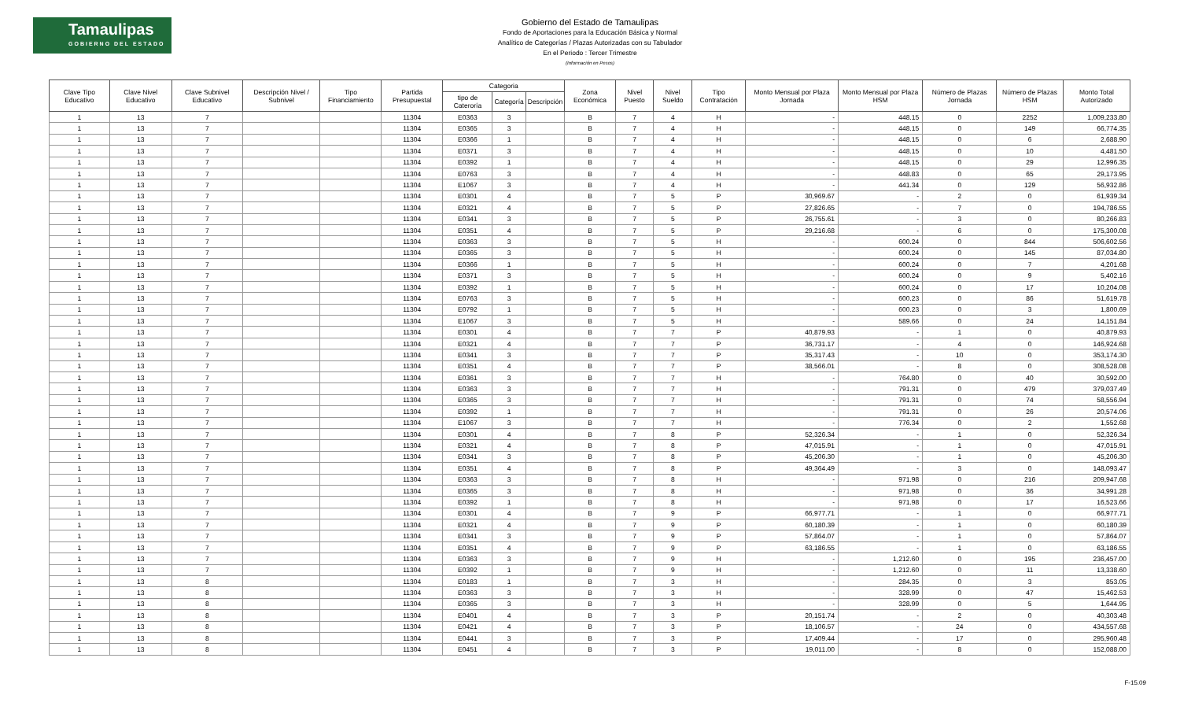Tamaulipas
GOBIERNO DEL ESTADO
Gobierno del Estado de Tamaulipas
Fondo de Aportaciones para la Educación Básica y Normal
Analítico de Categorías / Plazas Autorizadas con su Tabulador
En el Periodo : Tercer Trimestre
(Información en Pesos)
| Clave Tipo Educativo | Clave Nivel Educativo | Clave Subnivel Educativo | Descripción Nivel / Subnivel | Tipo Financiamiento | Partida Presupuestal | Categoria | | | Zona Económica | Nivel Puesto | Nivel Sueldo | Tipo Contratación | Monto Mensual por Plaza Jornada | Monto Mensual por Plaza HSM | Número de Plazas Jornada | Número de Plazas HSM | Monto Total Autorizado |
| --- | --- | --- | --- | --- | --- | --- | --- | --- | --- | --- | --- | --- | --- | --- | --- | --- | --- |
| | | | | | | tipo de Caterоría | Categoría | Descripción | | | | | | | | | |
| 1 | 13 | 7 | | | 11304 | E0363 | 3 | | B | 7 | 4 | H | - | 448.15 | 0 | 2252 | 1,009,233.80 |
| 1 | 13 | 7 | | | 11304 | E0365 | 3 | | B | 7 | 4 | H | - | 448.15 | 0 | 149 | 66,774.35 |
| 1 | 13 | 7 | | | 11304 | E0366 | 1 | | B | 7 | 4 | H | - | 448.15 | 0 | 6 | 2,688.90 |
| 1 | 13 | 7 | | | 11304 | E0371 | 3 | | B | 7 | 4 | H | - | 448.15 | 0 | 10 | 4,481.50 |
| 1 | 13 | 7 | | | 11304 | E0392 | 1 | | B | 7 | 4 | H | - | 448.15 | 0 | 29 | 12,996.35 |
| 1 | 13 | 7 | | | 11304 | E0763 | 3 | | B | 7 | 4 | H | - | 448.83 | 0 | 65 | 29,173.95 |
| 1 | 13 | 7 | | | 11304 | E1067 | 3 | | B | 7 | 4 | H | - | 441.34 | 0 | 129 | 56,932.86 |
| 1 | 13 | 7 | | | 11304 | E0301 | 4 | | B | 7 | 5 | P | 30,969.67 | - | 2 | 0 | 61,939.34 |
| 1 | 13 | 7 | | | 11304 | E0321 | 4 | | B | 7 | 5 | P | 27,826.65 | - | 7 | 0 | 194,786.55 |
| 1 | 13 | 7 | | | 11304 | E0341 | 3 | | B | 7 | 5 | P | 26,755.61 | - | 3 | 0 | 80,266.83 |
| 1 | 13 | 7 | | | 11304 | E0351 | 4 | | B | 7 | 5 | P | 29,216.68 | - | 6 | 0 | 175,300.08 |
| 1 | 13 | 7 | | | 11304 | E0363 | 3 | | B | 7 | 5 | H | - | 600.24 | 0 | 844 | 506,602.56 |
| 1 | 13 | 7 | | | 11304 | E0365 | 3 | | B | 7 | 5 | H | - | 600.24 | 0 | 145 | 87,034.80 |
| 1 | 13 | 7 | | | 11304 | E0366 | 1 | | B | 7 | 5 | H | - | 600.24 | 0 | 7 | 4,201.68 |
| 1 | 13 | 7 | | | 11304 | E0371 | 3 | | B | 7 | 5 | H | - | 600.24 | 0 | 9 | 5,402.16 |
| 1 | 13 | 7 | | | 11304 | E0392 | 1 | | B | 7 | 5 | H | - | 600.24 | 0 | 17 | 10,204.08 |
| 1 | 13 | 7 | | | 11304 | E0763 | 3 | | B | 7 | 5 | H | - | 600.23 | 0 | 86 | 51,619.78 |
| 1 | 13 | 7 | | | 11304 | E0792 | 1 | | B | 7 | 5 | H | - | 600.23 | 0 | 3 | 1,800.69 |
| 1 | 13 | 7 | | | 11304 | E1067 | 3 | | B | 7 | 5 | H | - | 589.66 | 0 | 24 | 14,151.84 |
| 1 | 13 | 7 | | | 11304 | E0301 | 4 | | B | 7 | 7 | P | 40,879.93 | - | 1 | 0 | 40,879.93 |
| 1 | 13 | 7 | | | 11304 | E0321 | 4 | | B | 7 | 7 | P | 36,731.17 | - | 4 | 0 | 146,924.68 |
| 1 | 13 | 7 | | | 11304 | E0341 | 3 | | B | 7 | 7 | P | 35,317.43 | - | 10 | 0 | 353,174.30 |
| 1 | 13 | 7 | | | 11304 | E0351 | 4 | | B | 7 | 7 | P | 38,566.01 | - | 8 | 0 | 308,528.08 |
| 1 | 13 | 7 | | | 11304 | E0361 | 3 | | B | 7 | 7 | H | - | 764.80 | 0 | 40 | 30,592.00 |
| 1 | 13 | 7 | | | 11304 | E0363 | 3 | | B | 7 | 7 | H | - | 791.31 | 0 | 479 | 379,037.49 |
| 1 | 13 | 7 | | | 11304 | E0365 | 3 | | B | 7 | 7 | H | - | 791.31 | 0 | 74 | 58,556.94 |
| 1 | 13 | 7 | | | 11304 | E0392 | 1 | | B | 7 | 7 | H | - | 791.31 | 0 | 26 | 20,574.06 |
| 1 | 13 | 7 | | | 11304 | E1067 | 3 | | B | 7 | 7 | H | - | 776.34 | 0 | 2 | 1,552.68 |
| 1 | 13 | 7 | | | 11304 | E0301 | 4 | | B | 7 | 8 | P | 52,326.34 | - | 1 | 0 | 52,326.34 |
| 1 | 13 | 7 | | | 11304 | E0321 | 4 | | B | 7 | 8 | P | 47,015.91 | - | 1 | 0 | 47,015.91 |
| 1 | 13 | 7 | | | 11304 | E0341 | 3 | | B | 7 | 8 | P | 45,206.30 | - | 1 | 0 | 45,206.30 |
| 1 | 13 | 7 | | | 11304 | E0351 | 4 | | B | 7 | 8 | P | 49,364.49 | - | 3 | 0 | 148,093.47 |
| 1 | 13 | 7 | | | 11304 | E0363 | 3 | | B | 7 | 8 | H | - | 971.98 | 0 | 216 | 209,947.68 |
| 1 | 13 | 7 | | | 11304 | E0365 | 3 | | B | 7 | 8 | H | - | 971.98 | 0 | 36 | 34,991.28 |
| 1 | 13 | 7 | | | 11304 | E0392 | 1 | | B | 7 | 8 | H | - | 971.98 | 0 | 17 | 16,523.66 |
| 1 | 13 | 7 | | | 11304 | E0301 | 4 | | B | 7 | 9 | P | 66,977.71 | - | 1 | 0 | 66,977.71 |
| 1 | 13 | 7 | | | 11304 | E0321 | 4 | | B | 7 | 9 | P | 60,180.39 | - | 1 | 0 | 60,180.39 |
| 1 | 13 | 7 | | | 11304 | E0341 | 3 | | B | 7 | 9 | P | 57,864.07 | - | 1 | 0 | 57,864.07 |
| 1 | 13 | 7 | | | 11304 | E0351 | 4 | | B | 7 | 9 | P | 63,186.55 | - | 1 | 0 | 63,186.55 |
| 1 | 13 | 7 | | | 11304 | E0363 | 3 | | B | 7 | 9 | H | - | 1,212.60 | 0 | 195 | 236,457.00 |
| 1 | 13 | 7 | | | 11304 | E0392 | 1 | | B | 7 | 9 | H | - | 1,212.60 | 0 | 11 | 13,338.60 |
| 1 | 13 | 8 | | | 11304 | E0183 | 1 | | B | 7 | 3 | H | - | 284.35 | 0 | 3 | 853.05 |
| 1 | 13 | 8 | | | 11304 | E0363 | 3 | | B | 7 | 3 | H | - | 328.99 | 0 | 47 | 15,462.53 |
| 1 | 13 | 8 | | | 11304 | E0365 | 3 | | B | 7 | 3 | H | - | 328.99 | 0 | 5 | 1,644.95 |
| 1 | 13 | 8 | | | 11304 | E0401 | 4 | | B | 7 | 3 | P | 20,151.74 | - | 2 | 0 | 40,303.48 |
| 1 | 13 | 8 | | | 11304 | E0421 | 4 | | B | 7 | 3 | P | 18,106.57 | - | 24 | 0 | 434,557.68 |
| 1 | 13 | 8 | | | 11304 | E0441 | 3 | | B | 7 | 3 | P | 17,409.44 | - | 17 | 0 | 295,960.48 |
| 1 | 13 | 8 | | | 11304 | E0451 | 4 | | B | 7 | 3 | P | 19,011.00 | - | 8 | 0 | 152,088.00 |
F-15.09